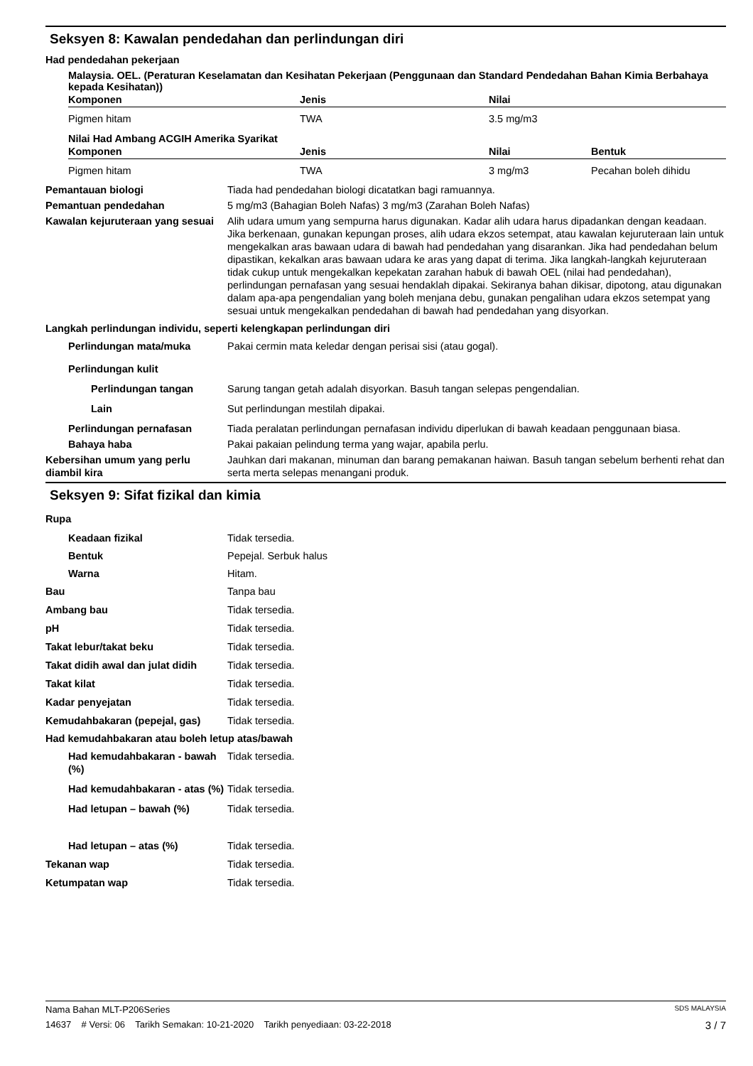Seksyen 8: Kawalan pendedahan dan perlindungan diri
Had pendedahan pekerjaan
Malaysia. OEL. (Peraturan Keselamatan dan Kesihatan Pekerjaan (Penggunaan dan Standard Pendedahan Bahan Kimia Berbahaya kepada Kesihatan))
| Komponen | Jenis | Nilai |
| --- | --- | --- |
| Pigmen hitam | TWA | 3.5 mg/m3 |
Nilai Had Ambang ACGIH Amerika Syarikat
| Komponen | Jenis | Nilai | Bentuk |
| --- | --- | --- | --- |
| Pigmen hitam | TWA | 3 mg/m3 | Pecahan boleh dihidu |
Pemantauan biologi Tiada had pendedahan biologi dicatatkan bagi ramuannya.
Pemantuan pendedahan 5 mg/m3 (Bahagian Boleh Nafas) 3 mg/m3 (Zarahan Boleh Nafas)
Kawalan kejuruteraan yang sesuai
Alih udara umum yang sempurna harus digunakan. Kadar alih udara harus dipadankan dengan keadaan. Jika berkenaan, gunakan kepungan proses, alih udara ekzos setempat, atau kawalan kejuruteraan lain untuk mengekalkan aras bawaan udara di bawah had pendedahan yang disarankan. Jika had pendedahan belum dipastikan, kekalkan aras bawaan udara ke aras yang dapat di terima. Jika langkah-langkah kejuruteraan tidak cukup untuk mengekalkan kepekatan zarahan habuk di bawah OEL (nilai had pendedahan), perlindungan pernafasan yang sesuai hendaklah dipakai. Sekiranya bahan dikisar, dipotong, atau digunakan dalam apa-apa pengendalian yang boleh menjana debu, gunakan pengalihan udara ekzos setempat yang sesuai untuk mengekalkan pendedahan di bawah had pendedahan yang disyorkan.
Langkah perlindungan individu, seperti kelengkapan perlindungan diri
Perlindungan mata/muka Pakai cermin mata keledar dengan perisai sisi (atau gogal).
Perlindungan kulit
Perlindungan tangan Sarung tangan getah adalah disyorkan. Basuh tangan selepas pengendalian.
Lain Sut perlindungan mestilah dipakai.
Perlindungan pernafasan Tiada peralatan perlindungan pernafasan individu diperlukan di bawah keadaan penggunaan biasa.
Bahaya haba Pakai pakaian pelindung terma yang wajar, apabila perlu.
Kebersihan umum yang perlu diambil kira
Jauhkan dari makanan, minuman dan barang pemakanan haiwan. Basuh tangan sebelum berhenti rehat dan serta merta selepas menangani produk.
Seksyen 9: Sifat fizikal dan kimia
Rupa
Keadaan fizikal Tidak tersedia.
Bentuk Pepejal. Serbuk halus
Warna Hitam.
Bau Tanpa bau
Ambang bau Tidak tersedia.
pH Tidak tersedia.
Takat lebur/takat beku Tidak tersedia.
Takat didih awal dan julat didih
Tidak tersedia.
Takat kilat Tidak tersedia.
Kadar penyejatan Tidak tersedia.
Kemudahbakaran (pepejal, gas) Tidak tersedia.
Had kemudahbakaran atau boleh letup atas/bawah
Had kemudahbakaran - bawah (%)
Tidak tersedia.
Had kemudahbakaran - atas (%)
Tidak tersedia.
Had letupan – bawah (%) Tidak tersedia.
Had letupan – atas (%) Tidak tersedia.
Tekanan wap Tidak tersedia.
Ketumpatan wap Tidak tersedia.
Nama Bahan MLT-P206Series SDS MALAYSIA
14637 # Versi: 06 Tarikh Semakan: 10-21-2020 Tarikh penyediaan: 03-22-2018 3 / 7